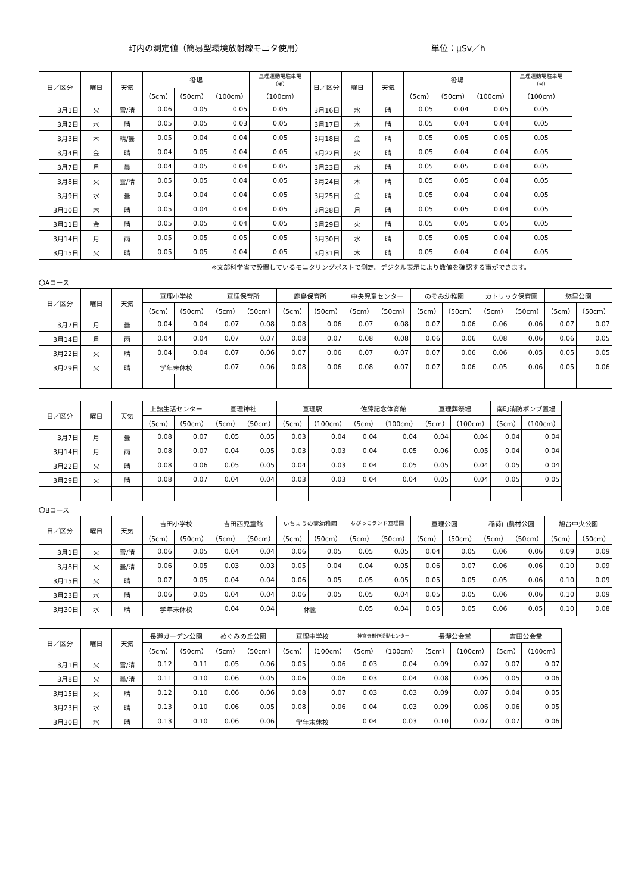町内の測定値（簡易型環境放射線モニタ使用） 単位：μSv／h
| 日／区分 | 曜日 | 天気 | 役場 | | | 亘理運動場駐車場（※） | 日／区分 | 曜日 | 天気 | 役場 | | | 亘理運動場駐車場（※） |
| --- | --- | --- | --- | --- | --- | --- | --- | --- | --- | --- | --- | --- | --- |
| | | | （5cm） | （50cm） | （100cm） | （100cm） | | | | （5cm） | （50cm） | （100cm） | （100cm） |
| 3月1日 | 火 | 雪/晴 | 0.06 | 0.05 | 0.05 | 0.05 | 3月16日 | 水 | 晴 | 0.05 | 0.04 | 0.05 | 0.05 |
| 3月2日 | 水 | 晴 | 0.05 | 0.05 | 0.03 | 0.05 | 3月17日 | 木 | 晴 | 0.05 | 0.04 | 0.04 | 0.05 |
| 3月3日 | 木 | 晴/曇 | 0.05 | 0.04 | 0.04 | 0.05 | 3月18日 | 金 | 晴 | 0.05 | 0.05 | 0.05 | 0.05 |
| 3月4日 | 金 | 晴 | 0.04 | 0.05 | 0.04 | 0.05 | 3月22日 | 火 | 晴 | 0.05 | 0.04 | 0.04 | 0.05 |
| 3月7日 | 月 | 曇 | 0.04 | 0.05 | 0.04 | 0.05 | 3月23日 | 水 | 晴 | 0.05 | 0.05 | 0.04 | 0.05 |
| 3月8日 | 火 | 雲/晴 | 0.05 | 0.05 | 0.04 | 0.05 | 3月24日 | 木 | 晴 | 0.05 | 0.05 | 0.04 | 0.05 |
| 3月9日 | 水 | 曇 | 0.04 | 0.04 | 0.04 | 0.05 | 3月25日 | 金 | 晴 | 0.05 | 0.04 | 0.04 | 0.05 |
| 3月10日 | 木 | 晴 | 0.05 | 0.04 | 0.04 | 0.05 | 3月28日 | 月 | 晴 | 0.05 | 0.05 | 0.04 | 0.05 |
| 3月11日 | 金 | 晴 | 0.05 | 0.05 | 0.04 | 0.05 | 3月29日 | 火 | 晴 | 0.05 | 0.05 | 0.05 | 0.05 |
| 3月14日 | 月 | 雨 | 0.05 | 0.05 | 0.05 | 0.05 | 3月30日 | 水 | 晴 | 0.05 | 0.05 | 0.04 | 0.05 |
| 3月15日 | 火 | 晴 | 0.05 | 0.05 | 0.04 | 0.05 | 3月31日 | 木 | 晴 | 0.05 | 0.04 | 0.04 | 0.05 |
※文部科学省で設置しているモニタリングポストで測定。デジタル表示により数値を確認する事ができます。
〇Aコース
| 日／区分 | 曜日 | 天気 | 亘理小学校 | | 亘理保育所 | | 鹿島保育所 | | 中央児童センター | | のぞみ幼稚園 | | カトリック保育園 | | 悠里公園 | |
| --- | --- | --- | --- | --- | --- | --- | --- | --- | --- | --- | --- | --- | --- | --- | --- | --- |
| | | | （5cm） | （50cm） | （5cm） | （50cm） | （5cm） | （50cm） | （5cm） | （50cm） | （5cm） | （50cm） | （5cm） | （50cm） | （5cm） | （50cm） |
| 3月7日 | 月 | 曇 | 0.04 | 0.04 | 0.07 | 0.08 | 0.08 | 0.06 | 0.07 | 0.08 | 0.07 | 0.06 | 0.06 | 0.06 | 0.07 | 0.07 |
| 3月14日 | 月 | 雨 | 0.04 | 0.04 | 0.07 | 0.07 | 0.08 | 0.07 | 0.08 | 0.08 | 0.06 | 0.06 | 0.08 | 0.06 | 0.06 | 0.05 |
| 3月22日 | 火 | 晴 | 0.04 | 0.04 | 0.07 | 0.06 | 0.07 | 0.06 | 0.07 | 0.07 | 0.07 | 0.06 | 0.06 | 0.05 | 0.05 | 0.05 |
| 3月29日 | 火 | 晴 | 学年末休校 | | 0.07 | 0.06 | 0.08 | 0.06 | 0.08 | 0.07 | 0.07 | 0.06 | 0.05 | 0.06 | 0.05 | 0.06 |
| 日／区分 | 曜日 | 天気 | 上舘生活センター | | 亘理神社 | | 亘理駅 | | 佐藤記念体育館 | | 亘理葬祭場 | | 南町消防ポンプ置場 | |
| --- | --- | --- | --- | --- | --- | --- | --- | --- | --- | --- | --- | --- | --- | --- |
| | | | （5cm） | （50cm） | （5cm） | （50cm） | （5cm） | （100cm） | （5cm） | （100cm） | （5cm） | （100cm） | （5cm） | （100cm） |
| 3月7日 | 月 | 曇 | 0.08 | 0.07 | 0.05 | 0.05 | 0.03 | 0.04 | 0.04 | 0.04 | 0.04 | 0.04 | 0.04 | 0.04 |
| 3月14日 | 月 | 雨 | 0.08 | 0.07 | 0.04 | 0.05 | 0.03 | 0.03 | 0.04 | 0.05 | 0.06 | 0.05 | 0.04 | 0.04 |
| 3月22日 | 火 | 晴 | 0.08 | 0.06 | 0.05 | 0.05 | 0.04 | 0.03 | 0.04 | 0.05 | 0.05 | 0.04 | 0.05 | 0.04 |
| 3月29日 | 火 | 晴 | 0.08 | 0.07 | 0.04 | 0.04 | 0.03 | 0.03 | 0.04 | 0.04 | 0.05 | 0.04 | 0.05 | 0.05 |
〇Bコース
| 日／区分 | 曜日 | 天気 | 吉田小学校 | | 吉田西児童館 | | いちょうの実幼稚園 | | ちびっこランド亘理園 | | 亘理公園 | | 稲荷山農村公園 | | 旭台中央公園 | |
| --- | --- | --- | --- | --- | --- | --- | --- | --- | --- | --- | --- | --- | --- | --- | --- | --- |
| | | | （5cm） | （50cm） | （5cm） | （50cm） | （5cm） | （50cm） | （5cm） | （50cm） | （5cm） | （50cm） | （5cm） | （50cm） | （5cm） | （50cm） |
| 3月1日 | 火 | 雪/晴 | 0.06 | 0.05 | 0.04 | 0.04 | 0.06 | 0.05 | 0.05 | 0.05 | 0.04 | 0.05 | 0.06 | 0.06 | 0.09 | 0.09 |
| 3月8日 | 火 | 曇/晴 | 0.06 | 0.05 | 0.03 | 0.03 | 0.05 | 0.04 | 0.04 | 0.05 | 0.06 | 0.07 | 0.06 | 0.06 | 0.10 | 0.09 |
| 3月15日 | 火 | 晴 | 0.07 | 0.05 | 0.04 | 0.04 | 0.06 | 0.05 | 0.05 | 0.05 | 0.05 | 0.05 | 0.05 | 0.06 | 0.10 | 0.09 |
| 3月23日 | 水 | 晴 | 0.06 | 0.05 | 0.04 | 0.04 | 0.06 | 0.05 | 0.05 | 0.04 | 0.05 | 0.05 | 0.06 | 0.06 | 0.10 | 0.09 |
| 3月30日 | 水 | 晴 | 学年末休校 | | 0.04 | 0.04 | 休園 | | 0.05 | 0.04 | 0.05 | 0.05 | 0.06 | 0.05 | 0.10 | 0.08 |
| 日／区分 | 曜日 | 天気 | 長瀞ガーデン公園 | | めぐみの丘公園 | | 亘理中学校 | | 神宮寺創作活動センター | | 長瀞公会堂 | | 吉田公会堂 | |
| --- | --- | --- | --- | --- | --- | --- | --- | --- | --- | --- | --- | --- | --- | --- |
| | | | （5cm） | （50cm） | （5cm） | （50cm） | （5cm） | （100cm） | （5cm） | （100cm） | （5cm） | （100cm） | （5cm） | （100cm） |
| 3月1日 | 火 | 雪/晴 | 0.12 | 0.11 | 0.05 | 0.06 | 0.05 | 0.06 | 0.03 | 0.04 | 0.09 | 0.07 | 0.07 | 0.07 |
| 3月8日 | 火 | 曇/晴 | 0.11 | 0.10 | 0.06 | 0.05 | 0.06 | 0.06 | 0.03 | 0.04 | 0.08 | 0.06 | 0.05 | 0.06 |
| 3月15日 | 火 | 晴 | 0.12 | 0.10 | 0.06 | 0.06 | 0.08 | 0.07 | 0.03 | 0.03 | 0.09 | 0.07 | 0.04 | 0.05 |
| 3月23日 | 水 | 晴 | 0.13 | 0.10 | 0.06 | 0.05 | 0.08 | 0.06 | 0.04 | 0.03 | 0.09 | 0.06 | 0.06 | 0.05 |
| 3月30日 | 水 | 晴 | 0.13 | 0.10 | 0.06 | 0.06 | 学年末休校 | | 0.04 | 0.03 | 0.10 | 0.07 | 0.07 | 0.06 |